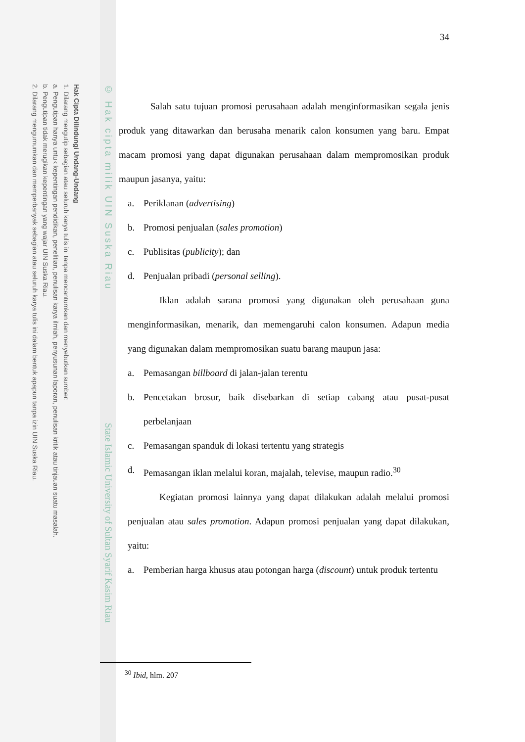Hak Cipta Dilindungi Undang-Undang
1. Dilarang mengutip sebagian atau seluruh karya tulis ini tanpa mencantumkan dan menyebutkan sumber:
a. Pengutipan hanya untuk kepentingan pendidikan, penelitian, penulisan karya ilmiah, penyusunan laporan, penulisan kritik atau tinjauan suatu masalah.
b. Pengutipan tidak merugikan kepentingan yang wajar UIN Suska Riau.
2. Dilarang mengumumkan dan memperbanyak sebagian atau seluruh karya tulis ini dalam bentuk apapun tanpa izin UIN Suska Riau.
© Hak cipta milik UIN Suska Riau
State Islamic University of Sultan Syarif Kasim Riau
34
Salah satu tujuan promosi perusahaan adalah menginformasikan segala jenis produk yang ditawarkan dan berusaha menarik calon konsumen yang baru. Empat macam promosi yang dapat digunakan perusahaan dalam mempromosikan produk maupun jasanya, yaitu:
a. Periklanan (advertising)
b. Promosi penjualan (sales promotion)
c. Publisitas (publicity); dan
d. Penjualan pribadi (personal selling).
Iklan adalah sarana promosi yang digunakan oleh perusahaan guna menginformasikan, menarik, dan memengaruhi calon konsumen. Adapun media yang digunakan dalam mempromosikan suatu barang maupun jasa:
a. Pemasangan billboard di jalan-jalan terentu
b. Pencetakan brosur, baik disebarkan di setiap cabang atau pusat-pusat perbelanjaan
c. Pemasangan spanduk di lokasi tertentu yang strategis
d. Pemasangan iklan melalui koran, majalah, televise, maupun radio.<sup>30</sup>
Kegiatan promosi lainnya yang dapat dilakukan adalah melalui promosi penjualan atau sales promotion. Adapun promosi penjualan yang dapat dilakukan, yaitu:
a. Pemberian harga khusus atau potongan harga (discount) untuk produk tertentu
<sup>30</sup> Ibid, hlm. 207